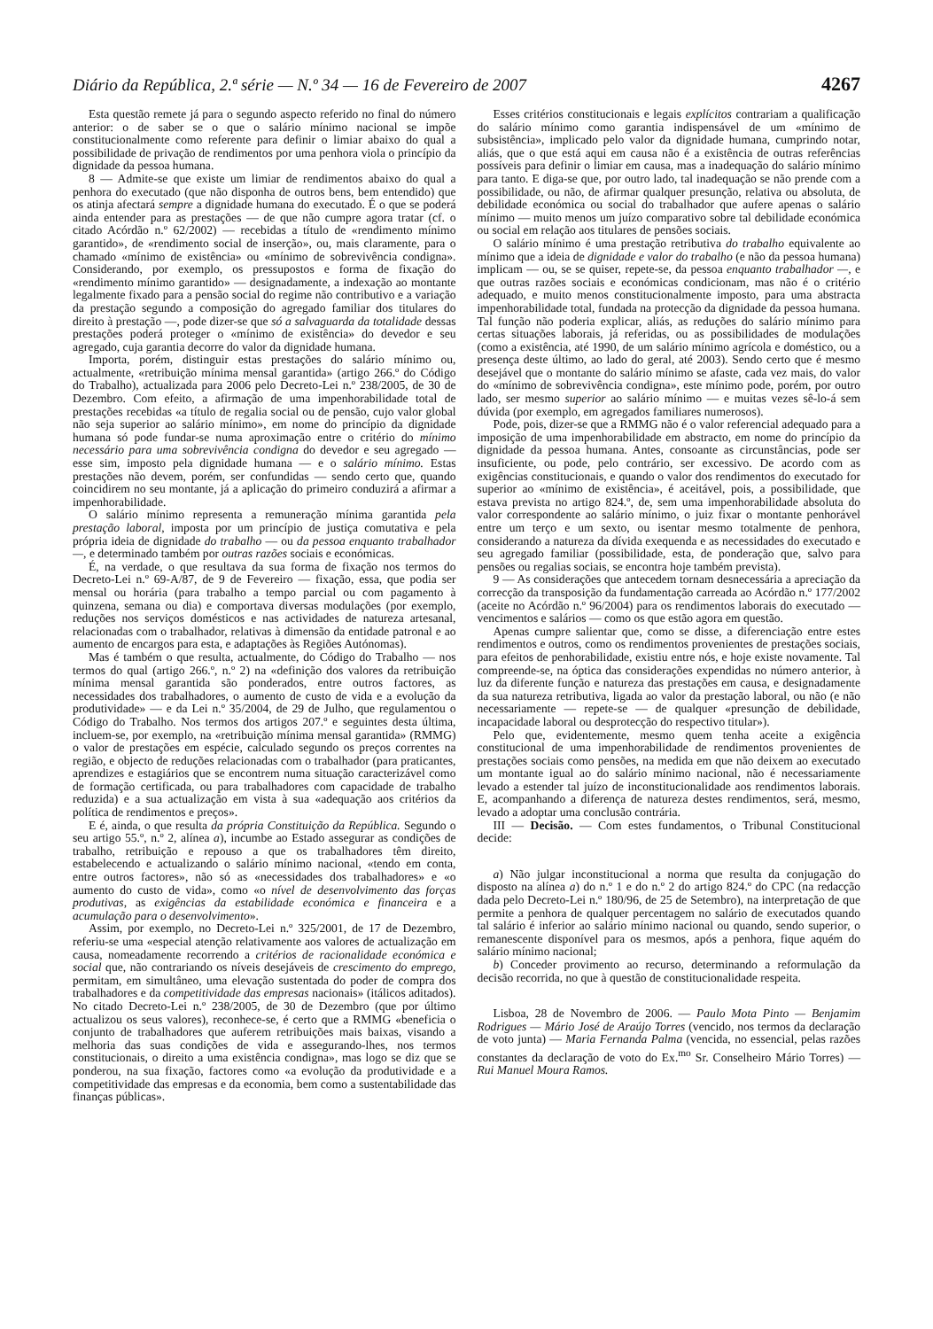Diário da República, 2.ª série — N.º 34 — 16 de Fevereiro de 2007 4267
Esta questão remete já para o segundo aspecto referido no final do número anterior: o de saber se o que o salário mínimo nacional se impõe constitucionalmente como referente para definir o limiar abaixo do qual a possibilidade de privação de rendimentos por uma penhora viola o princípio da dignidade da pessoa humana.
8 — Admite-se que existe um limiar de rendimentos abaixo do qual a penhora do executado (que não disponha de outros bens, bem entendido) que os atinja afectará sempre a dignidade humana do executado. É o que se poderá ainda entender para as prestações — de que não cumpre agora tratar (cf. o citado Acórdão n.º 62/2002) — recebidas a título de «rendimento mínimo garantido», de «rendimento social de inserção», ou, mais claramente, para o chamado «mínimo de existência» ou «mínimo de sobrevivência condigna». Considerando, por exemplo, os pressupostos e forma de fixação do «rendimento mínimo garantido» — designadamente, a indexação ao montante legalmente fixado para a pensão social do regime não contributivo e a variação da prestação segundo a composição do agregado familiar dos titulares do direito à prestação —, pode dizer-se que só a salvaguarda da totalidade dessas prestações poderá proteger o «mínimo de existência» do devedor e seu agregado, cuja garantia decorre do valor da dignidade humana.
Importa, porém, distinguir estas prestações do salário mínimo ou, actualmente, «retribuição mínima mensal garantida» (artigo 266.º do Código do Trabalho), actualizada para 2006 pelo Decreto-Lei n.º 238/2005, de 30 de Dezembro. Com efeito, a afirmação de uma impenhorabilidade total de prestações recebidas «a título de regalia social ou de pensão, cujo valor global não seja superior ao salário mínimo», em nome do princípio da dignidade humana só pode fundar-se numa aproximação entre o critério do mínimo necessário para uma sobrevivência condigna do devedor e seu agregado — esse sim, imposto pela dignidade humana — e o salário mínimo. Estas prestações não devem, porém, ser confundidas — sendo certo que, quando coincidirem no seu montante, já a aplicação do primeiro conduzirá a afirmar a impenhorabilidade.
O salário mínimo representa a remuneração mínima garantida pela prestação laboral, imposta por um princípio de justiça comutativa e pela própria ideia de dignidade do trabalho — ou da pessoa enquanto trabalhador —, e determinado também por outras razões sociais e económicas.
É, na verdade, o que resultava da sua forma de fixação nos termos do Decreto-Lei n.º 69-A/87, de 9 de Fevereiro — fixação, essa, que podia ser mensal ou horária (para trabalho a tempo parcial ou com pagamento à quinzena, semana ou dia) e comportava diversas modulações (por exemplo, reduções nos serviços domésticos e nas actividades de natureza artesanal, relacionadas com o trabalhador, relativas à dimensão da entidade patronal e ao aumento de encargos para esta, e adaptações às Regiões Autónomas).
Mas é também o que resulta, actualmente, do Código do Trabalho — nos termos do qual (artigo 266.º, n.º 2) na «definição dos valores da retribuição mínima mensal garantida são ponderados, entre outros factores, as necessidades dos trabalhadores, o aumento de custo de vida e a evolução da produtividade» — e da Lei n.º 35/2004, de 29 de Julho, que regulamentou o Código do Trabalho. Nos termos dos artigos 207.º e seguintes desta última, incluem-se, por exemplo, na «retribuição mínima mensal garantida» (RMMG) o valor de prestações em espécie, calculado segundo os preços correntes na região, e objecto de reduções relacionadas com o trabalhador (para praticantes, aprendizes e estagiários que se encontrem numa situação caracterizável como de formação certificada, ou para trabalhadores com capacidade de trabalho reduzida) e a sua actualização em vista à sua «adequação aos critérios da política de rendimentos e preços».
E é, ainda, o que resulta da própria Constituição da República. Segundo o seu artigo 55.º, n.º 2, alínea a), incumbe ao Estado assegurar as condições de trabalho, retribuição e repouso a que os trabalhadores têm direito, estabelecendo e actualizando o salário mínimo nacional, «tendo em conta, entre outros factores», não só as «necessidades dos trabalhadores» e «o aumento do custo de vida», como «o nível de desenvolvimento das forças produtivas, as exigências da estabilidade económica e financeira e a acumulação para o desenvolvimento».
Assim, por exemplo, no Decreto-Lei n.º 325/2001, de 17 de Dezembro, referiu-se uma «especial atenção relativamente aos valores de actualização em causa, nomeadamente recorrendo a critérios de racionalidade económica e social que, não contrariando os níveis desejáveis de crescimento do emprego, permitam, em simultâneo, uma elevação sustentada do poder de compra dos trabalhadores e da competitividade das empresas nacionais» (itálicos aditados). No citado Decreto-Lei n.º 238/2005, de 30 de Dezembro (que por último actualizou os seus valores), reconhece-se, é certo que a RMMG «beneficia o conjunto de trabalhadores que auferem retribuições mais baixas, visando a melhoria das suas condições de vida e assegurando-lhes, nos termos constitucionais, o direito a uma existência condigna», mas logo se diz que se ponderou, na sua fixação, factores como «a evolução da produtividade e a competitividade das empresas e da economia, bem como a sustentabilidade das finanças públicas».
Esses critérios constitucionais e legais explícitos contrariam a qualificação do salário mínimo como garantia indispensável de um «mínimo de subsistência», implicado pelo valor da dignidade humana, cumprindo notar, aliás, que o que está aqui em causa não é a existência de outras referências possíveis para definir o limiar em causa, mas a inadequação do salário mínimo para tanto. E diga-se que, por outro lado, tal inadequação se não prende com a possibilidade, ou não, de afirmar qualquer presunção, relativa ou absoluta, de debilidade económica ou social do trabalhador que aufere apenas o salário mínimo — muito menos um juízo comparativo sobre tal debilidade económica ou social em relação aos titulares de pensões sociais.
O salário mínimo é uma prestação retributiva do trabalho equivalente ao mínimo que a ideia de dignidade e valor do trabalho (e não da pessoa humana) implicam — ou, se se quiser, repete-se, da pessoa enquanto trabalhador —, e que outras razões sociais e económicas condicionam, mas não é o critério adequado, e muito menos constitucionalmente imposto, para uma abstracta impenhorabilidade total, fundada na protecção da dignidade da pessoa humana. Tal função não poderia explicar, aliás, as reduções do salário mínimo para certas situações laborais, já referidas, ou as possibilidades de modulações (como a existência, até 1990, de um salário mínimo agrícola e doméstico, ou a presença deste último, ao lado do geral, até 2003). Sendo certo que é mesmo desejável que o montante do salário mínimo se afaste, cada vez mais, do valor do «mínimo de sobrevivência condigna», este mínimo pode, porém, por outro lado, ser mesmo superior ao salário mínimo — e muitas vezes sê-lo-á sem dúvida (por exemplo, em agregados familiares numerosos).
Pode, pois, dizer-se que a RMMG não é o valor referencial adequado para a imposição de uma impenhorabilidade em abstracto, em nome do princípio da dignidade da pessoa humana. Antes, consoante as circunstâncias, pode ser insuficiente, ou pode, pelo contrário, ser excessivo. De acordo com as exigências constitucionais, e quando o valor dos rendimentos do executado for superior ao «mínimo de existência», é aceitável, pois, a possibilidade, que estava prevista no artigo 824.º, de, sem uma impenhorabilidade absoluta do valor correspondente ao salário mínimo, o juiz fixar o montante penhorável entre um terço e um sexto, ou isentar mesmo totalmente de penhora, considerando a natureza da dívida exequenda e as necessidades do executado e seu agregado familiar (possibilidade, esta, de ponderação que, salvo para pensões ou regalias sociais, se encontra hoje também prevista).
9 — As considerações que antecedem tornam desnecessária a apreciação da correcção da transposição da fundamentação carreada ao Acórdão n.º 177/2002 (aceite no Acórdão n.º 96/2004) para os rendimentos laborais do executado — vencimentos e salários — como os que estão agora em questão.
Apenas cumpre salientar que, como se disse, a diferenciação entre estes rendimentos e outros, como os rendimentos provenientes de prestações sociais, para efeitos de penhorabilidade, existiu entre nós, e hoje existe novamente. Tal compreende-se, na óptica das considerações expendidas no número anterior, à luz da diferente função e natureza das prestações em causa, e designadamente da sua natureza retributiva, ligada ao valor da prestação laboral, ou não (e não necessariamente — repete-se — de qualquer «presunção de debilidade, incapacidade laboral ou desprotecção do respectivo titular»).
Pelo que, evidentemente, mesmo quem tenha aceite a exigência constitucional de uma impenhorabilidade de rendimentos provenientes de prestações sociais como pensões, na medida em que não deixem ao executado um montante igual ao do salário mínimo nacional, não é necessariamente levado a estender tal juízo de inconstitucionalidade aos rendimentos laborais. E, acompanhando a diferença de natureza destes rendimentos, será, mesmo, levado a adoptar uma conclusão contrária.
III — Decisão. — Com estes fundamentos, o Tribunal Constitucional decide:
a) Não julgar inconstitucional a norma que resulta da conjugação do disposto na alínea a) do n.º 1 e do n.º 2 do artigo 824.º do CPC (na redacção dada pelo Decreto-Lei n.º 180/96, de 25 de Setembro), na interpretação de que permite a penhora de qualquer percentagem no salário de executados quando tal salário é inferior ao salário mínimo nacional ou quando, sendo superior, o remanescente disponível para os mesmos, após a penhora, fique aquém do salário mínimo nacional;
b) Conceder provimento ao recurso, determinando a reformulação da decisão recorrida, no que à questão de constitucionalidade respeita.
Lisboa, 28 de Novembro de 2006. — Paulo Mota Pinto — Benjamim Rodrigues — Mário José de Araújo Torres (vencido, nos termos da declaração de voto junta) — Maria Fernanda Palma (vencida, no essencial, pelas razões constantes da declaração de voto do Ex.<sup>mo</sup> Sr. Conselheiro Mário Torres) — Rui Manuel Moura Ramos.